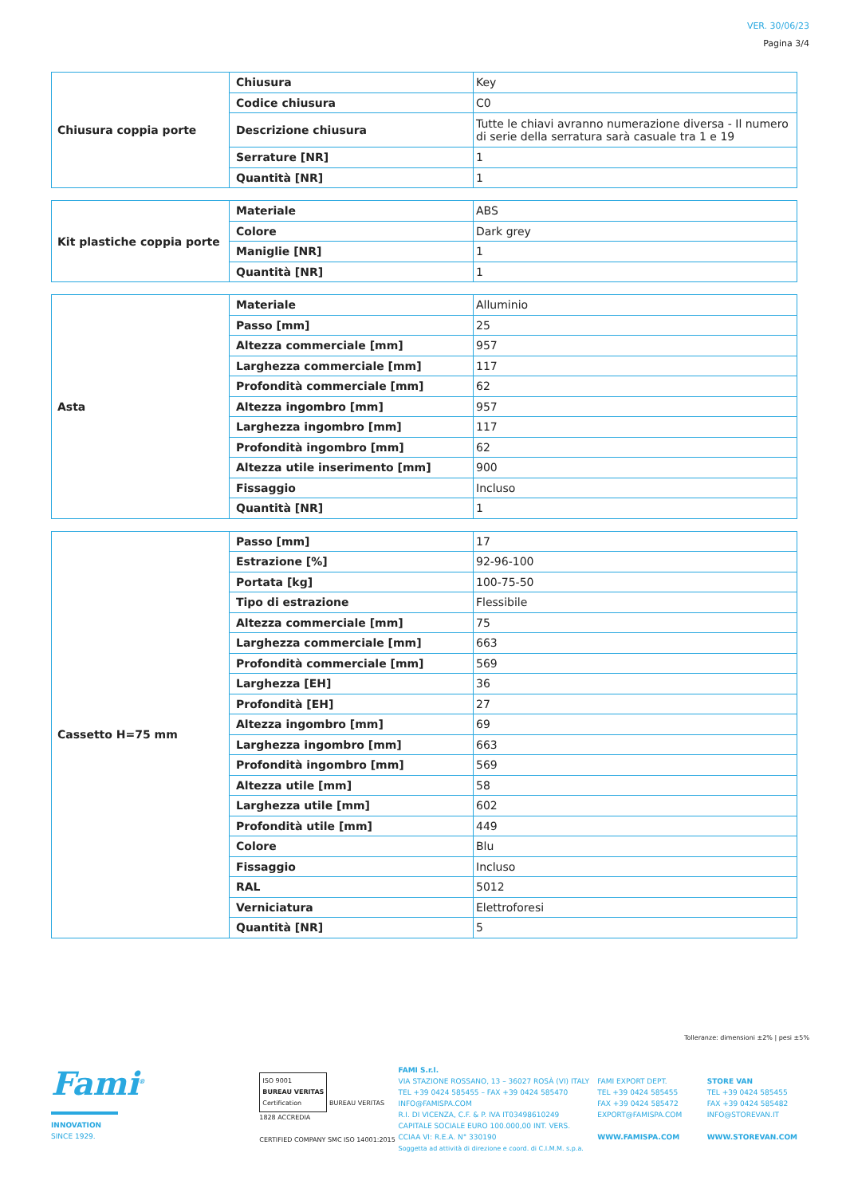VER. 30/06/23
Pagina 3/4
| Chiusura coppia porte | Chiusura | Key |
| | Codice chiusura | C0 |
| | Descrizione chiusura | Tutte le chiavi avranno numerazione diversa - Il numero di serie della serratura sarà casuale tra 1 e 19 |
| | Serrature [NR] | 1 |
| | Quantità [NR] | 1 |
| Kit plastiche coppia porte | Materiale | ABS |
| | Colore | Dark grey |
| | Maniglie [NR] | 1 |
| | Quantità [NR] | 1 |
| Asta | Materiale | Alluminio |
| | Passo [mm] | 25 |
| | Altezza commerciale [mm] | 957 |
| | Larghezza commerciale [mm] | 117 |
| | Profondità commerciale [mm] | 62 |
| | Altezza ingombro [mm] | 957 |
| | Larghezza ingombro [mm] | 117 |
| | Profondità ingombro [mm] | 62 |
| | Altezza utile inserimento [mm] | 900 |
| | Fissaggio | Incluso |
| | Quantità [NR] | 1 |
| Cassetto H=75 mm | Passo [mm] | 17 |
| | Estrazione [%] | 92-96-100 |
| | Portata [kg] | 100-75-50 |
| | Tipo di estrazione | Flessibile |
| | Altezza commerciale [mm] | 75 |
| | Larghezza commerciale [mm] | 663 |
| | Profondità commerciale [mm] | 569 |
| | Larghezza [EH] | 36 |
| | Profondità [EH] | 27 |
| | Altezza ingombro [mm] | 69 |
| | Larghezza ingombro [mm] | 663 |
| | Profondità ingombro [mm] | 569 |
| | Altezza utile [mm] | 58 |
| | Larghezza utile [mm] | 602 |
| | Profondità utile [mm] | 449 |
| | Colore | Blu |
| | Fissaggio | Incluso |
| | RAL | 5012 |
| | Verniciatura | Elettroforesi |
| | Quantità [NR] | 5 |
Tolleranze: dimensioni ±2% | pesi ±5%
Fami<sup>®</sup>
INNOVATION
SINCE 1929.
ISO 9001
BUREAU VERITAS
Certification
BUREAU VERITAS 1828 ACCREDIA
CERTIFIED COMPANY SMC ISO 14001:2015
FAMI S.r.l.
VIA STAZIONE ROSSANO, 13 – 36027 ROSÀ (VI) ITALY
TEL +39 0424 585455 – FAX +39 0424 585470
INFO@FAMISPA.COM
R.I. DI VICENZA, C.F. & P. IVA IT03498610249
CAPITALE SOCIALE EURO 100.000,00 INT. VERS.
CCIAA VI: R.E.A. N° 330190
Soggetta ad attività di direzione e coord. di C.I.M.M. s.p.a.
FAMI EXPORT DEPT.
TEL +39 0424 585455
FAX +39 0424 585472
EXPORT@FAMISPA.COM
WWW.FAMISPA.COM
STORE VAN
TEL +39 0424 585455
FAX +39 0424 585482
INFO@STOREVAN.IT
WWW.STOREVAN.COM